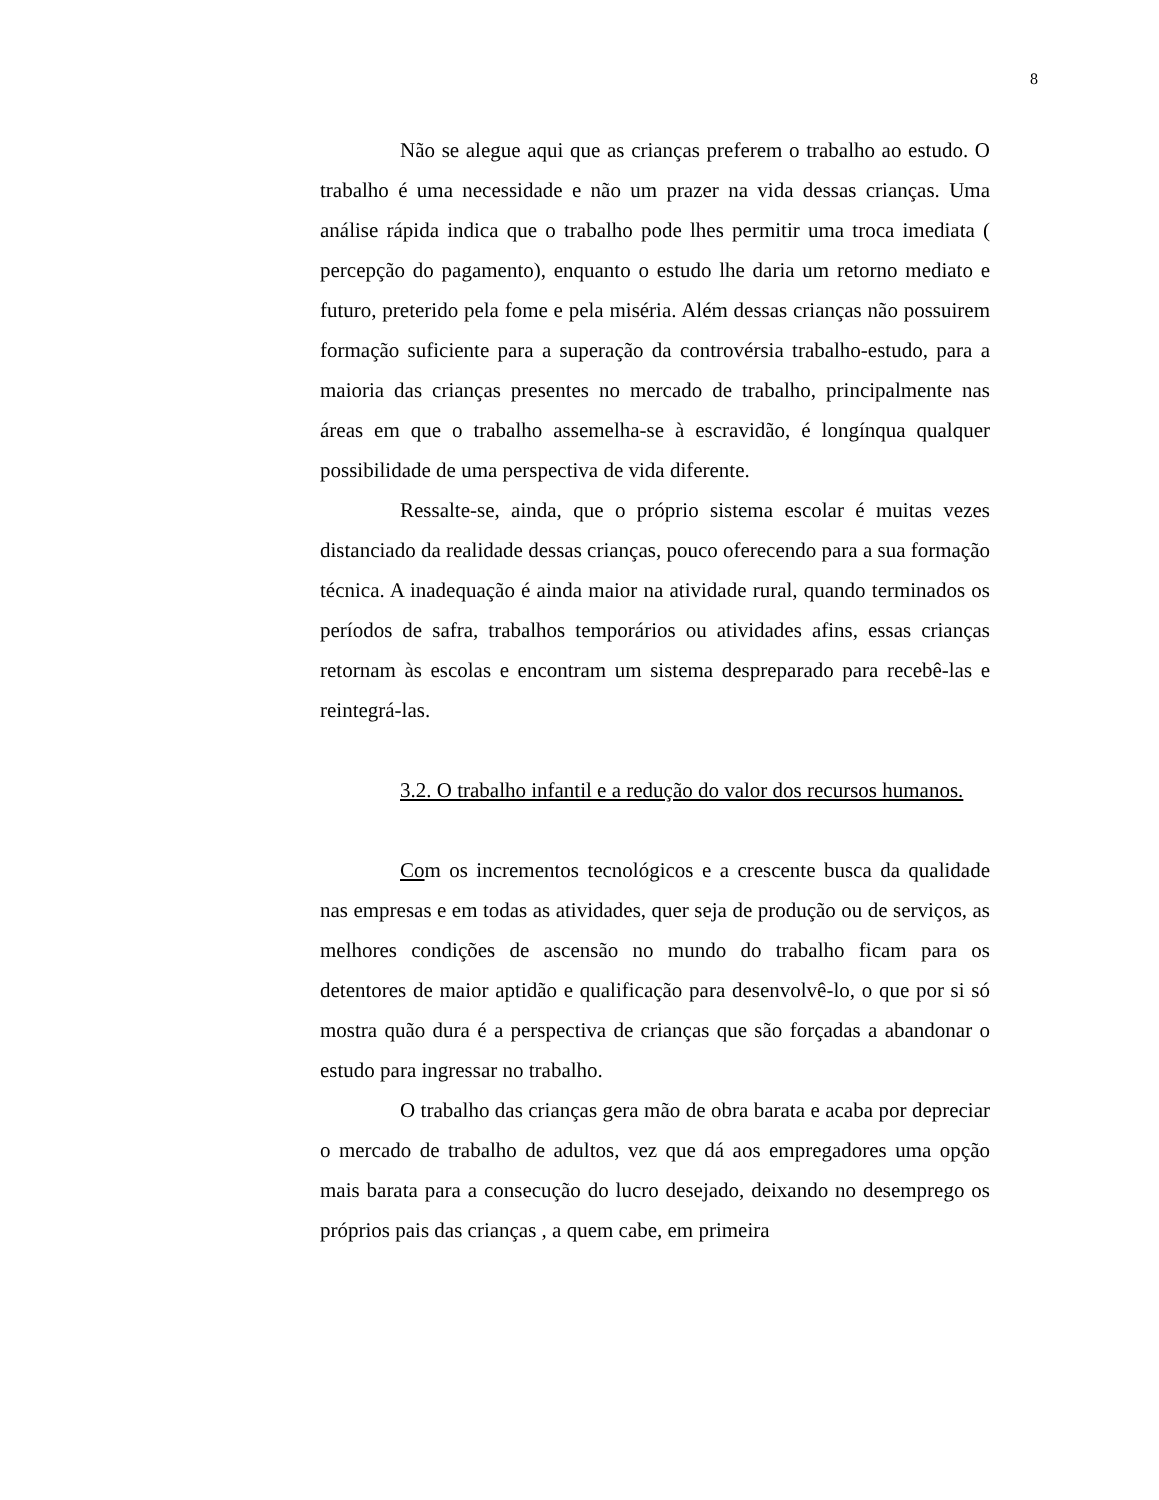8
Não se alegue aqui que as crianças preferem o trabalho ao estudo. O trabalho é uma necessidade e não um prazer na vida dessas crianças. Uma análise rápida indica que o trabalho pode lhes permitir uma troca imediata ( percepção do pagamento), enquanto o estudo lhe daria um retorno mediato e futuro, preterido pela fome e pela miséria. Além dessas crianças não possuirem formação suficiente para a superação da controvérsia trabalho-estudo, para a maioria das crianças presentes no mercado de trabalho, principalmente nas áreas em que o trabalho assemelha-se à escravidão, é longínqua qualquer possibilidade de uma perspectiva de vida diferente.
Ressalte-se, ainda, que o próprio sistema escolar é muitas vezes distanciado da realidade dessas crianças, pouco oferecendo para a sua formação técnica. A inadequação é ainda maior na atividade rural, quando terminados os períodos de safra, trabalhos temporários ou atividades afins, essas crianças retornam às escolas e encontram um sistema despreparado para recebê-las e reintegrá-las.
3.2. O trabalho infantil e a redução do valor dos recursos humanos.
Com os incrementos tecnológicos e a crescente busca da qualidade nas empresas e em todas as atividades, quer seja de produção ou de serviços, as melhores condições de ascensão no mundo do trabalho ficam para os detentores de maior aptidão e qualificação para desenvolvê-lo, o que por si só mostra quão dura é a perspectiva de crianças que são forçadas a abandonar o estudo para ingressar no trabalho.
O trabalho das crianças gera mão de obra barata e acaba por depreciar o mercado de trabalho de adultos, vez que dá aos empregadores uma opção mais barata para a consecução do lucro desejado, deixando no desemprego os próprios pais das crianças , a quem cabe, em primeira